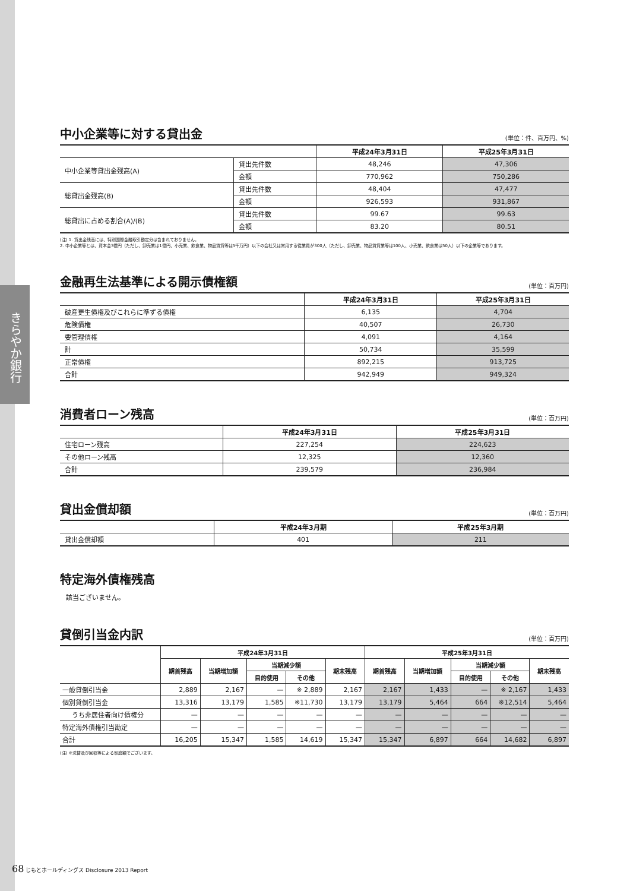きらやか銀行
中小企業等に対する貸出金
(単位：件、百万円、%)
| | | 平成24年3月31日 | 平成25年3月31日 |
| --- | --- | --- | --- |
| 中小企業等貸出金残高(A) | 貸出先件数 | 48,246 | 47,306 |
| | 金額 | 770,962 | 750,286 |
| 総貸出金残高(B) | 貸出先件数 | 48,404 | 47,477 |
| | 金額 | 926,593 | 931,867 |
| 総貸出に占める割合(A)/(B) | 貸出先件数 | 99.67 | 99.63 |
| | 金額 | 83.20 | 80.51 |
(注) 1. 貸出金残高には、特別国際金融取引勘定分は含まれておりません。
2. 中小企業等とは、資本金3億円（ただし、卸売業は1億円、小売業、飲食業、物品賃貸等は5千万円）以下の会社又は常用する従業員が300人（ただし、卸売業、物品賃貸業等は100人、小売業、飲食業は50人）以下の企業等であります。
金融再生法基準による開示債権額
(単位：百万円)
| | 平成24年3月31日 | 平成25年3月31日 |
| --- | --- | --- |
| 破産更生債権及びこれらに準ずる債権 | 6,135 | 4,704 |
| 危険債権 | 40,507 | 26,730 |
| 要管理債権 | 4,091 | 4,164 |
| 計 | 50,734 | 35,599 |
| 正常債権 | 892,215 | 913,725 |
| 合計 | 942,949 | 949,324 |
消費者ローン残高
(単位：百万円)
| | 平成24年3月31日 | 平成25年3月31日 |
| --- | --- | --- |
| 住宅ローン残高 | 227,254 | 224,623 |
| その他ローン残高 | 12,325 | 12,360 |
| 合計 | 239,579 | 236,984 |
貸出金償却額
(単位：百万円)
| | 平成24年3月期 | 平成25年3月期 |
| --- | --- | --- |
| 貸出金償却額 | 401 | 211 |
特定海外債権残高
該当ございません。
貸倒引当金内訳
(単位：百万円)
| | 平成24年3月31日 | | | | | 平成25年3月31日 | | | | |
| --- | --- | --- | --- | --- | --- | --- | --- | --- | --- | --- |
| | 期首残高 | 当期増加額 | 当期減少額 | | 期末残高 | 期首残高 | 当期増加額 | 当期減少額 | | 期末残高 |
| | | | 目的使用 | その他 | | | | 目的使用 | その他 | |
| 一般貸倒引当金 | 2,889 | 2,167 | — | ※ 2,889 | 2,167 | 2,167 | 1,433 | — | ※ 2,167 | 1,433 |
| 個別貸倒引当金 | 13,316 | 13,179 | 1,585 | ※11,730 | 13,179 | 13,179 | 5,464 | 664 | ※12,514 | 5,464 |
| うち非居住者向け債権分 | — | — | — | — | — | — | — | — | — | — |
| 特定海外債権引当勘定 | — | — | — | — | — | — | — | — | — | — |
| 合計 | 16,205 | 15,347 | 1,585 | 14,619 | 15,347 | 15,347 | 6,897 | 664 | 14,682 | 6,897 |
(注) ※洗替及び回収等による取崩額でございます。
68 じもとホールディングス Disclosure 2013 Report